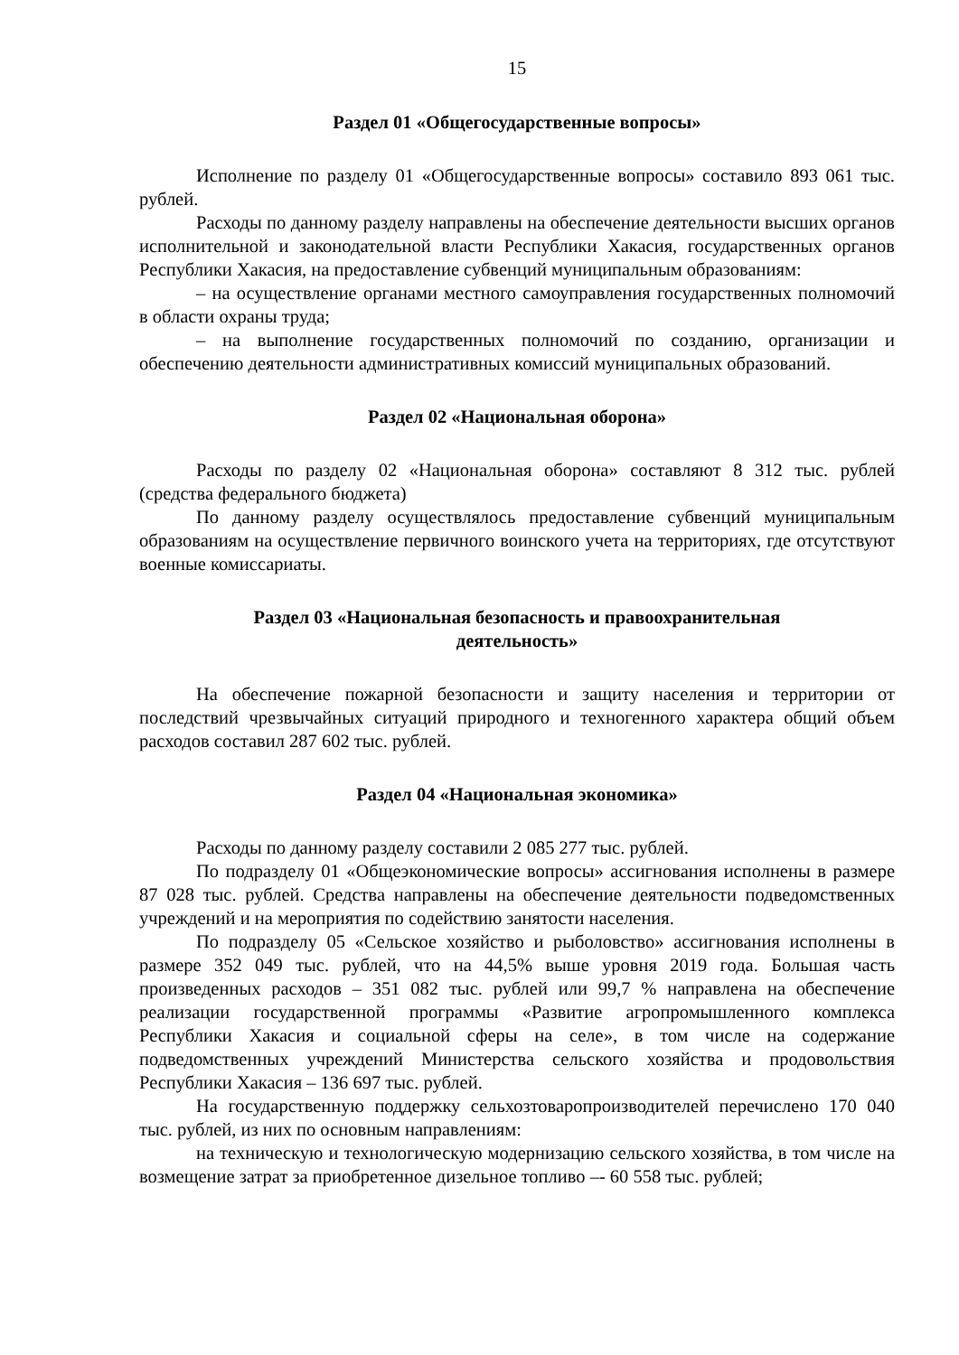15
Раздел 01 «Общегосударственные вопросы»
Исполнение по разделу 01 «Общегосударственные вопросы» составило 893 061 тыс. рублей.
Расходы по данному разделу направлены на обеспечение деятельности высших органов исполнительной и законодательной власти Республики Хакасия, государственных органов Республики Хакасия, на предоставление субвенций муниципальным образованиям:
– на осуществление органами местного самоуправления государственных полномочий в области охраны труда;
– на выполнение государственных полномочий по созданию, организации и обеспечению деятельности административных комиссий муниципальных образований.
Раздел 02 «Национальная оборона»
Расходы по разделу 02 «Национальная оборона» составляют 8 312 тыс. рублей (средства федерального бюджета)
По данному разделу осуществлялось предоставление субвенций муниципальным образованиям на осуществление первичного воинского учета на территориях, где отсутствуют военные комиссариаты.
Раздел 03 «Национальная безопасность и правоохранительная
деятельность»
На обеспечение пожарной безопасности и защиту населения и территории от последствий чрезвычайных ситуаций природного и техногенного характера общий объем расходов составил 287 602 тыс. рублей.
Раздел 04 «Национальная экономика»
Расходы по данному разделу составили 2 085 277 тыс. рублей.
По подразделу 01 «Общеэкономические вопросы» ассигнования исполнены в размере 87 028 тыс. рублей. Средства направлены на обеспечение деятельности подведомственных учреждений и на мероприятия по содействию занятости населения.
По подразделу 05 «Сельское хозяйство и рыболовство» ассигнования исполнены в размере 352 049 тыс. рублей, что на 44,5% выше уровня 2019 года. Большая часть произведенных расходов – 351 082 тыс. рублей или 99,7 % направлена на обеспечение реализации государственной программы «Развитие агропромышленного комплекса Республики Хакасия и социальной сферы на селе», в том числе на содержание подведомственных учреждений Министерства сельского хозяйства и продовольствия Республики Хакасия – 136 697 тыс. рублей.
На государственную поддержку сельхозтоваропроизводителей перечислено 170 040 тыс. рублей, из них по основным направлениям:
на техническую и технологическую модернизацию сельского хозяйства, в том числе на возмещение затрат за приобретенное дизельное топливо –- 60 558 тыс. рублей;